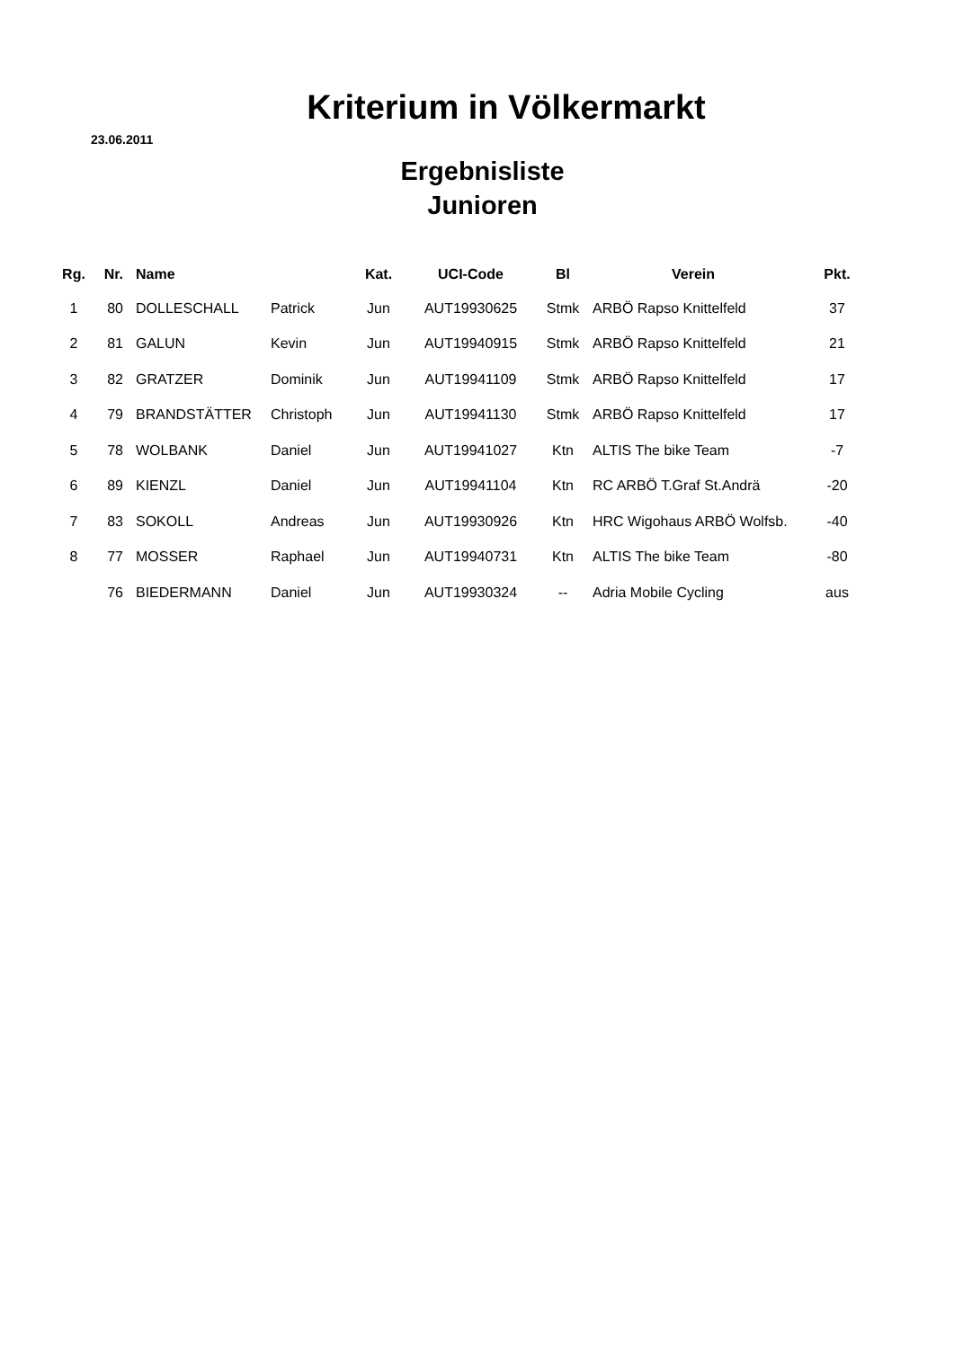Kriterium in Völkermarkt
23.06.2011
Ergebnisliste
Junioren
| Rg. | Nr. | Name | | Kat. | UCI-Code | Bl | Verein | Pkt. |
| --- | --- | --- | --- | --- | --- | --- | --- | --- |
| 1 | 80 | DOLLESCHALL | Patrick | Jun | AUT19930625 | Stmk | ARBÖ Rapso Knittelfeld | 37 |
| 2 | 81 | GALUN | Kevin | Jun | AUT19940915 | Stmk | ARBÖ Rapso Knittelfeld | 21 |
| 3 | 82 | GRATZER | Dominik | Jun | AUT19941109 | Stmk | ARBÖ Rapso Knittelfeld | 17 |
| 4 | 79 | BRANDSTÄTTER | Christoph | Jun | AUT19941130 | Stmk | ARBÖ Rapso Knittelfeld | 17 |
| 5 | 78 | WOLBANK | Daniel | Jun | AUT19941027 | Ktn | ALTIS The bike Team | -7 |
| 6 | 89 | KIENZL | Daniel | Jun | AUT19941104 | Ktn | RC ARBÖ T.Graf St.Andrä | -20 |
| 7 | 83 | SOKOLL | Andreas | Jun | AUT19930926 | Ktn | HRC Wigohaus ARBÖ Wolfsb. | -40 |
| 8 | 77 | MOSSER | Raphael | Jun | AUT19940731 | Ktn | ALTIS The bike Team | -80 |
| | 76 | BIEDERMANN | Daniel | Jun | AUT19930324 | -- | Adria Mobile Cycling | aus |